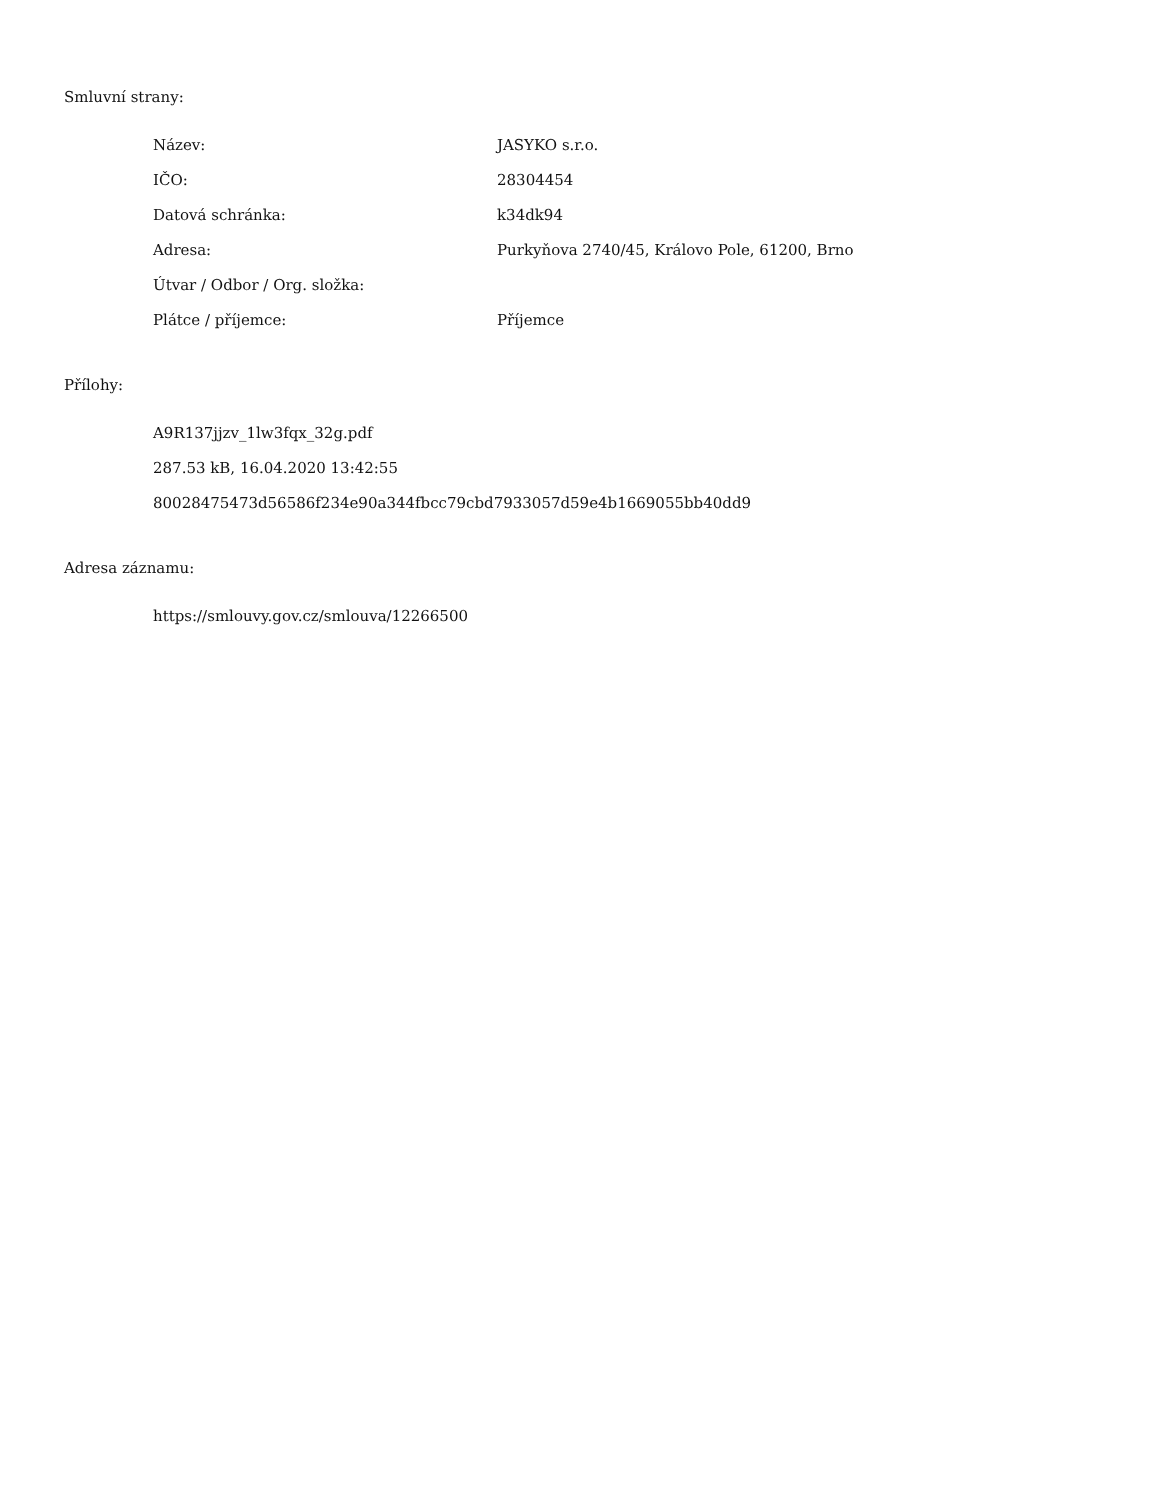Smluvní strany:
| Název: | JASYKO s.r.o. |
| IČO: | 28304454 |
| Datová schránka: | k34dk94 |
| Adresa: | Purkyňova 2740/45, Královo Pole, 61200, Brno |
| Útvar / Odbor / Org. složka: | |
| Plátce / příjemce: | Příjemce |
Přílohy:
A9R137jjzv_1lw3fqx_32g.pdf
287.53 kB, 16.04.2020 13:42:55
80028475473d56586f234e90a344fbcc79cbd7933057d59e4b1669055bb40dd9
Adresa záznamu:
https://smlouvy.gov.cz/smlouva/12266500